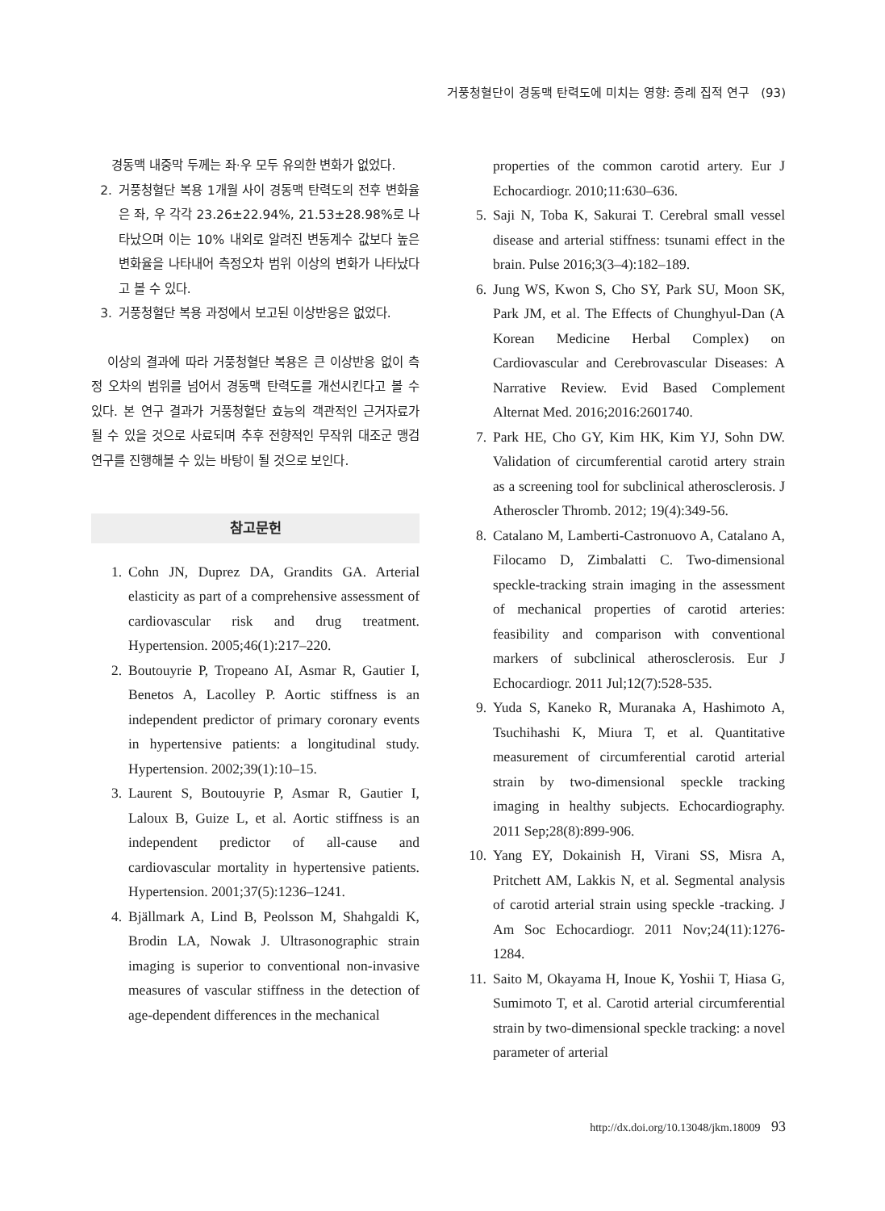거풍청혈단이 경동맥 탄력도에 미치는 영향: 증례 집적 연구 (93)
경동맥 내중막 두께는 좌·우 모두 유의한 변화가 없었다.
2. 거풍청혈단 복용 1개월 사이 경동맥 탄력도의 전후 변화율은 좌, 우 각각 23.26±22.94%, 21.53±28.98%로 나타났으며 이는 10% 내외로 알려진 변동계수 값보다 높은 변화율을 나타내어 측정오차 범위 이상의 변화가 나타났다고 볼 수 있다.
3. 거풍청혈단 복용 과정에서 보고된 이상반응은 없었다.
이상의 결과에 따라 거풍청혈단 복용은 큰 이상반응 없이 측정 오차의 범위를 넘어서 경동맥 탄력도를 개선시킨다고 볼 수 있다. 본 연구 결과가 거풍청혈단 효능의 객관적인 근거자료가 될 수 있을 것으로 사료되며 추후 전향적인 무작위 대조군 맹검 연구를 진행해볼 수 있는 바탕이 될 것으로 보인다.
참고문헌
1. Cohn JN, Duprez DA, Grandits GA. Arterial elasticity as part of a comprehensive assessment of cardiovascular risk and drug treatment. Hypertension. 2005;46(1):217–220.
2. Boutouyrie P, Tropeano AI, Asmar R, Gautier I, Benetos A, Lacolley P. Aortic stiffness is an independent predictor of primary coronary events in hypertensive patients: a longitudinal study. Hypertension. 2002;39(1):10–15.
3. Laurent S, Boutouyrie P, Asmar R, Gautier I, Laloux B, Guize L, et al. Aortic stiffness is an independent predictor of all-cause and cardiovascular mortality in hypertensive patients. Hypertension. 2001;37(5):1236–1241.
4. Bjällmark A, Lind B, Peolsson M, Shahgaldi K, Brodin LA, Nowak J. Ultrasonographic strain imaging is superior to conventional non-invasive measures of vascular stiffness in the detection of age-dependent differences in the mechanical
properties of the common carotid artery. Eur J Echocardiogr. 2010;11:630–636.
5. Saji N, Toba K, Sakurai T. Cerebral small vessel disease and arterial stiffness: tsunami effect in the brain. Pulse 2016;3(3–4):182–189.
6. Jung WS, Kwon S, Cho SY, Park SU, Moon SK, Park JM, et al. The Effects of Chunghyul-Dan (A Korean Medicine Herbal Complex) on Cardiovascular and Cerebrovascular Diseases: A Narrative Review. Evid Based Complement Alternat Med. 2016;2016:2601740.
7. Park HE, Cho GY, Kim HK, Kim YJ, Sohn DW. Validation of circumferential carotid artery strain as a screening tool for subclinical atherosclerosis. J Atheroscler Thromb. 2012; 19(4):349-56.
8. Catalano M, Lamberti-Castronuovo A, Catalano A, Filocamo D, Zimbalatti C. Two-dimensional speckle-tracking strain imaging in the assessment of mechanical properties of carotid arteries: feasibility and comparison with conventional markers of subclinical atherosclerosis. Eur J Echocardiogr. 2011 Jul;12(7):528-535.
9. Yuda S, Kaneko R, Muranaka A, Hashimoto A, Tsuchihashi K, Miura T, et al. Quantitative measurement of circumferential carotid arterial strain by two-dimensional speckle tracking imaging in healthy subjects. Echocardiography. 2011 Sep;28(8):899-906.
10. Yang EY, Dokainish H, Virani SS, Misra A, Pritchett AM, Lakkis N, et al. Segmental analysis of carotid arterial strain using speckle -tracking. J Am Soc Echocardiogr. 2011 Nov;24(11):1276-1284.
11. Saito M, Okayama H, Inoue K, Yoshii T, Hiasa G, Sumimoto T, et al. Carotid arterial circumferential strain by two-dimensional speckle tracking: a novel parameter of arterial
http://dx.doi.org/10.13048/jkm.18009 93